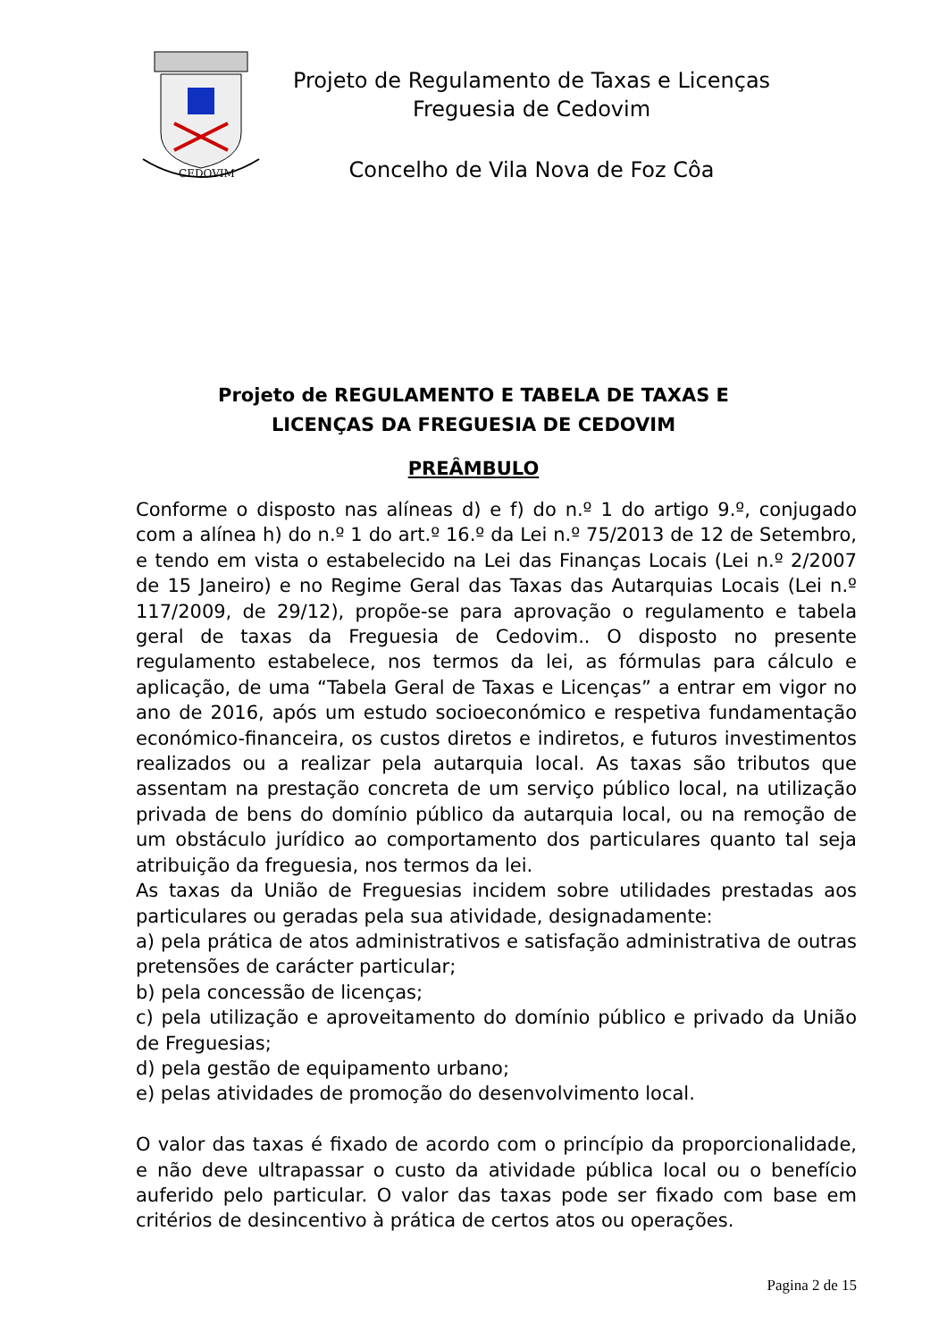CEDOVIM
Projeto de Regulamento de Taxas e Licenças
Freguesia de Cedovim
Concelho de Vila Nova de Foz Côa
Projeto de REGULAMENTO E TABELA DE TAXAS E
LICENÇAS DA FREGUESIA DE CEDOVIM
PREÂMBULO
Conforme o disposto nas alíneas d) e f) do n.º 1 do artigo 9.º, conjugado com a alínea h) do n.º 1 do art.º 16.º da Lei n.º 75/2013 de 12 de Setembro, e tendo em vista o estabelecido na Lei das Finanças Locais (Lei n.º 2/2007 de 15 Janeiro) e no Regime Geral das Taxas das Autarquias Locais (Lei n.º 117/2009, de 29/12), propõe-se para aprovação o regulamento e tabela geral de taxas da Freguesia de Cedovim.. O disposto no presente regulamento estabelece, nos termos da lei, as fórmulas para cálculo e aplicação, de uma “Tabela Geral de Taxas e Licenças” a entrar em vigor no ano de 2016, após um estudo socioeconómico e respetiva fundamentação económico-financeira, os custos diretos e indiretos, e futuros investimentos realizados ou a realizar pela autarquia local. As taxas são tributos que assentam na prestação concreta de um serviço público local, na utilização privada de bens do domínio público da autarquia local, ou na remoção de um obstáculo jurídico ao comportamento dos particulares quanto tal seja atribuição da freguesia, nos termos da lei.
As taxas da União de Freguesias incidem sobre utilidades prestadas aos particulares ou geradas pela sua atividade, designadamente:
a) pela prática de atos administrativos e satisfação administrativa de outras pretensões de carácter particular;
b) pela concessão de licenças;
c) pela utilização e aproveitamento do domínio público e privado da União de Freguesias;
d) pela gestão de equipamento urbano;
e) pelas atividades de promoção do desenvolvimento local.
O valor das taxas é fixado de acordo com o princípio da proporcionalidade, e não deve ultrapassar o custo da atividade pública local ou o benefício auferido pelo particular. O valor das taxas pode ser fixado com base em critérios de desincentivo à prática de certos atos ou operações.
Pagina 2 de 15